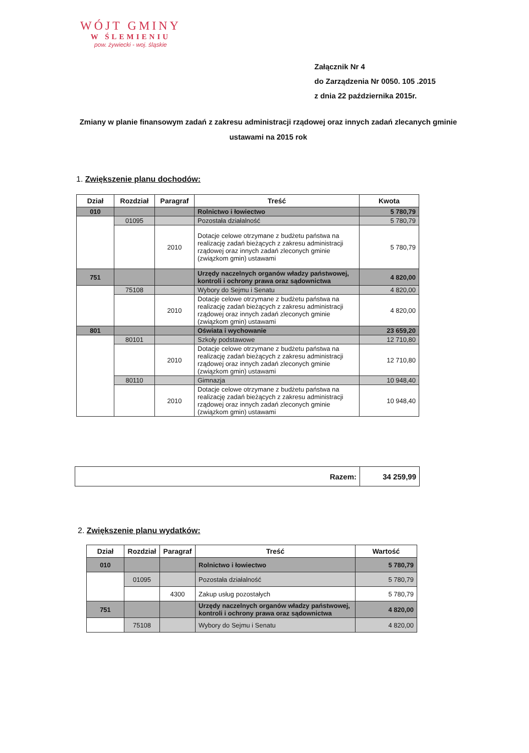WÓJT GMINY
W ŚLEMIENIU
pow. żywiecki - woj. śląskie
Załącznik Nr 4
do Zarządzenia Nr 0050. 105 .2015
z dnia 22 października 2015r.
Zmiany w planie finansowym zadań z zakresu administracji rządowej oraz innych zadań zlecanych gminie ustawami na 2015 rok
1. Zwiększenie planu dochodów:
| Dział | Rozdział | Paragraf | Treść | Kwota |
| --- | --- | --- | --- | --- |
| 010 | | | Rolnictwo i łowiectwo | 5 780,79 |
| | 01095 | | Pozostała działalność | 5 780,79 |
| | | 2010 | Dotacje celowe otrzymane z budżetu państwa na realizację zadań bieżących z zakresu administracji rządowej oraz innych zadań zleconych gminie (związkom gmin) ustawami | 5 780,79 |
| 751 | | | Urzędy naczelnych organów władzy państwowej, kontroli i ochrony prawa oraz sądownictwa | 4 820,00 |
| | 75108 | | Wybory do Sejmu i Senatu | 4 820,00 |
| | | 2010 | Dotacje celowe otrzymane z budżetu państwa na realizację zadań bieżących z zakresu administracji rządowej oraz innych zadań zleconych gminie (związkom gmin) ustawami | 4 820,00 |
| 801 | | | Oświata i wychowanie | 23 659,20 |
| | 80101 | | Szkoły podstawowe | 12 710,80 |
| | | 2010 | Dotacje celowe otrzymane z budżetu państwa na realizację zadań bieżących z zakresu administracji rządowej oraz innych zadań zleconych gminie (związkom gmin) ustawami | 12 710,80 |
| | 80110 | | Gimnazja | 10 948,40 |
| | | 2010 | Dotacje celowe otrzymane z budżetu państwa na realizację zadań bieżących z zakresu administracji rządowej oraz innych zadań zleconych gminie (związkom gmin) ustawami | 10 948,40 |
| Razem: | 34 259,99 |
2. Zwiększenie planu wydatków:
| Dział | Rozdział | Paragraf | Treść | Wartość |
| --- | --- | --- | --- | --- |
| 010 | | | Rolnictwo i łowiectwo | 5 780,79 |
| | 01095 | | Pozostała działalność | 5 780,79 |
| | | 4300 | Zakup usług pozostałych | 5 780,79 |
| 751 | | | Urzędy naczelnych organów władzy państwowej, kontroli i ochrony prawa oraz sądownictwa | 4 820,00 |
| | 75108 | | Wybory do Sejmu i Senatu | 4 820,00 |